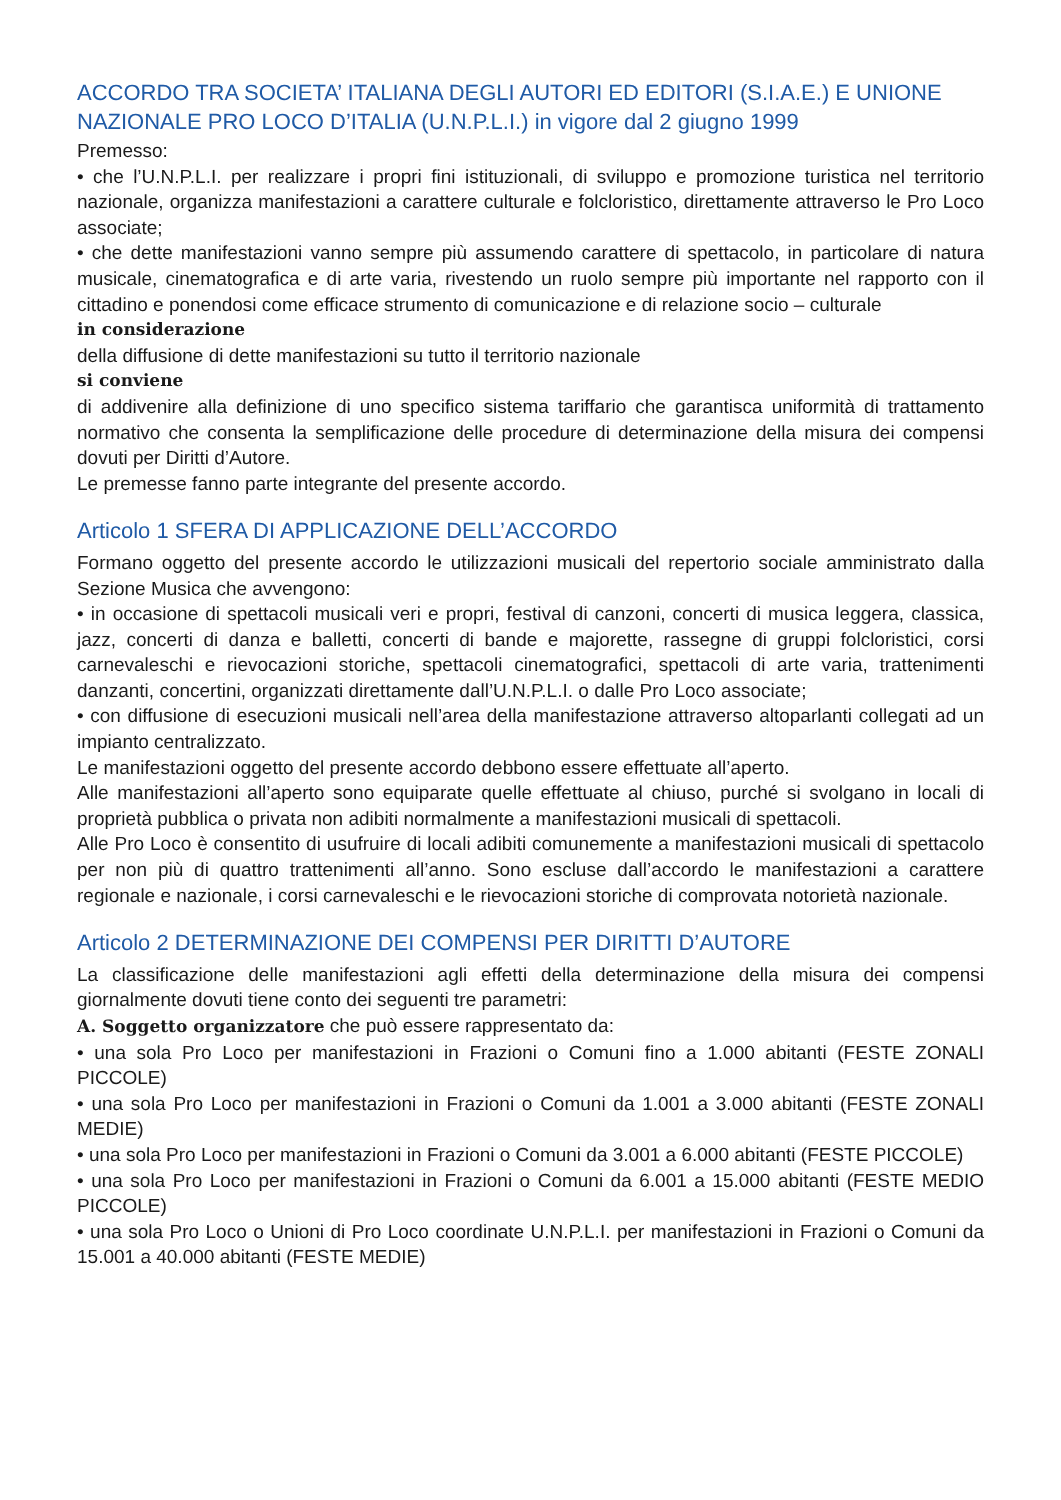ACCORDO TRA SOCIETA’ ITALIANA DEGLI AUTORI ED EDITORI (S.I.A.E.) E UNIONE NAZIONALE PRO LOCO D’ITALIA (U.N.P.L.I.) in vigore dal 2 giugno 1999
Premesso:
• che l’U.N.P.L.I. per realizzare i propri fini istituzionali, di sviluppo e promozione turistica nel territorio nazionale, organizza manifestazioni a carattere culturale e folcloristico, direttamente attraverso le Pro Loco associate;
• che dette manifestazioni vanno sempre più assumendo carattere di spettacolo, in particolare di natura musicale, cinematografica e di arte varia, rivestendo un ruolo sempre più importante nel rapporto con il cittadino e ponendosi come efficace strumento di comunicazione e di relazione socio – culturale
in considerazione
della diffusione di dette manifestazioni su tutto il territorio nazionale
si conviene
di addivenire alla definizione di uno specifico sistema tariffario che garantisca uniformità di trattamento normativo che consenta la semplificazione delle procedure di determinazione della misura dei compensi dovuti per Diritti d’Autore.
Le premesse fanno parte integrante del presente accordo.
Articolo 1 SFERA DI APPLICAZIONE DELL’ACCORDO
Formano oggetto del presente accordo le utilizzazioni musicali del repertorio sociale amministrato dalla Sezione Musica che avvengono:
• in occasione di spettacoli musicali veri e propri, festival di canzoni, concerti di musica leggera, classica, jazz, concerti di danza e balletti, concerti di bande e majorette, rassegne di gruppi folcloristici, corsi carnevaleschi e rievocazioni storiche, spettacoli cinematografici, spettacoli di arte varia, trattenimenti danzanti, concertini, organizzati direttamente dall’U.N.P.L.I. o dalle Pro Loco associate;
• con diffusione di esecuzioni musicali nell’area della manifestazione attraverso altoparlanti collegati ad un impianto centralizzato.
Le manifestazioni oggetto del presente accordo debbono essere effettuate all’aperto.
Alle manifestazioni all’aperto sono equiparate quelle effettuate al chiuso, purché si svolgano in locali di proprietà pubblica o privata non adibiti normalmente a manifestazioni musicali di spettacoli.
Alle Pro Loco è consentito di usufruire di locali adibiti comunemente a manifestazioni musicali di spettacolo per non più di quattro trattenimenti all’anno. Sono escluse dall’accordo le manifestazioni a carattere regionale e nazionale, i corsi carnevaleschi e le rievocazioni storiche di comprovata notorietà nazionale.
Articolo 2 DETERMINAZIONE DEI COMPENSI PER DIRITTI D’AUTORE
La classificazione delle manifestazioni agli effetti della determinazione della misura dei compensi giornalmente dovuti tiene conto dei seguenti tre parametri:
A. Soggetto organizzatore che può essere rappresentato da:
• una sola Pro Loco per manifestazioni in Frazioni o Comuni fino a 1.000 abitanti (FESTE ZONALI PICCOLE)
• una sola Pro Loco per manifestazioni in Frazioni o Comuni da 1.001 a 3.000 abitanti (FESTE ZONALI MEDIE)
• una sola Pro Loco per manifestazioni in Frazioni o Comuni da 3.001 a 6.000 abitanti (FESTE PICCOLE)
• una sola Pro Loco per manifestazioni in Frazioni o Comuni da 6.001 a 15.000 abitanti (FESTE MEDIO PICCOLE)
• una sola Pro Loco o Unioni di Pro Loco coordinate U.N.P.L.I. per manifestazioni in Frazioni o Comuni da 15.001 a 40.000 abitanti (FESTE MEDIE)